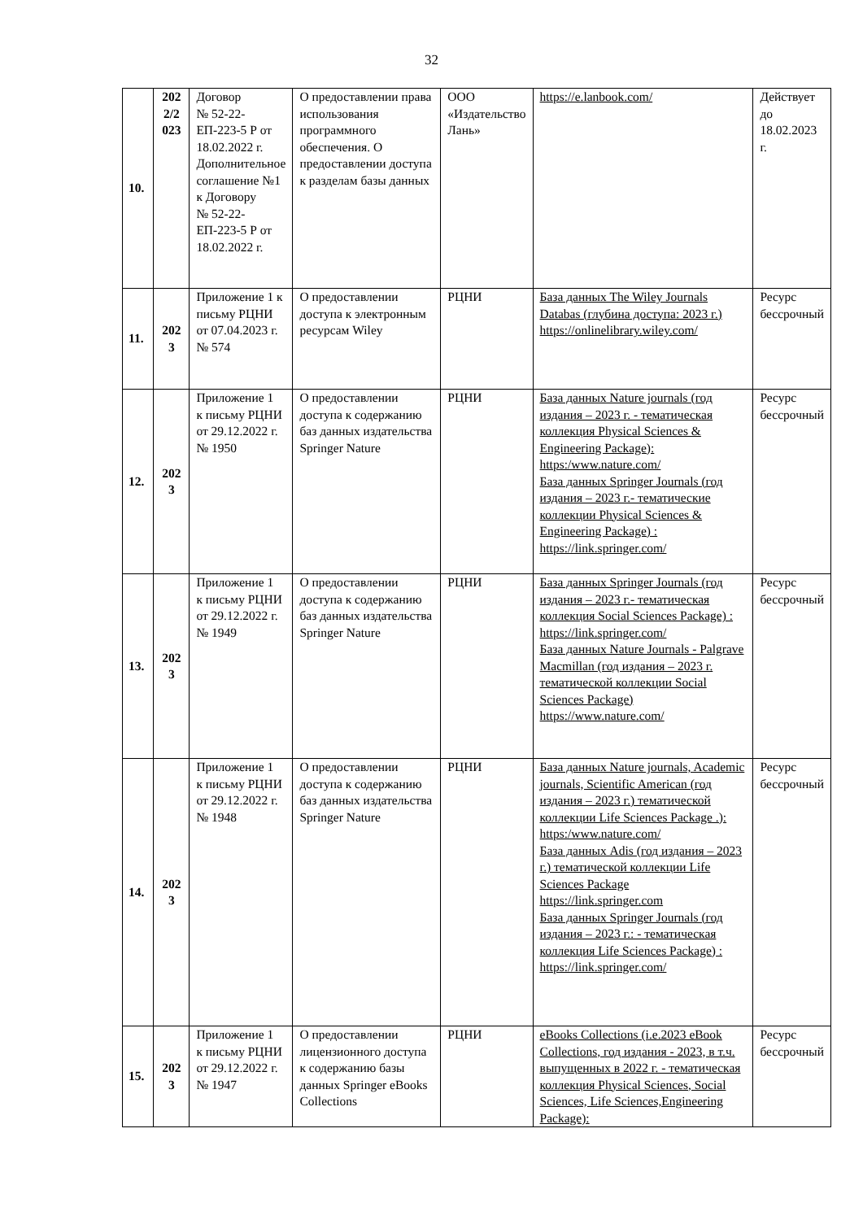32
| 10. | 202 2/2 023 | Договор № 52-22-ЕП-223-5 Р от 18.02.2022 г. Дополнительное соглашение №1 к Договору № 52-22-ЕП-223-5 Р от 18.02.2022 г. | О предоставлении права использования программного обеспечения. О предоставлении доступа к разделам базы данных | ООО «Издательство Лань» | https://e.lanbook.com/ | Действует до 18.02.2023 г. |
| 11. | 202 3 | Приложение 1 к письму РЦНИ от 07.04.2023 г. № 574 | О предоставлении доступа к электронным ресурсам Wiley | РЦНИ | База данных The Wiley Journals Databas (глубина доступа: 2023 г.) https://onlinelibrary.wiley.com/ | Ресурс бессрочный |
| 12. | 202 3 | Приложение 1 к письму РЦНИ от 29.12.2022 г. № 1950 | О предоставлении доступа к содержанию баз данных издательства Springer Nature | РЦНИ | База данных Nature journals (год издания – 2023 г. - тематическая коллекция Physical Sciences & Engineering Package): https:/www.nature.com/ База данных Springer Journals (год издания – 2023 г.- тематические коллекции Physical Sciences & Engineering Package) : https://link.springer.com/ | Ресурс бессрочный |
| 13. | 202 3 | Приложение 1 к письму РЦНИ от 29.12.2022 г. № 1949 | О предоставлении доступа к содержанию баз данных издательства Springer Nature | РЦНИ | База данных Springer Journals (год издания – 2023 г.- тематическая коллекция Social Sciences Package) : https://link.springer.com/ База данных Nature Journals - Palgrave Macmillan (год издания – 2023 г. тематической коллекции Social Sciences Package) https://www.nature.com/ | Ресурс бессрочный |
| 14. | 202 3 | Приложение 1 к письму РЦНИ от 29.12.2022 г. № 1948 | О предоставлении доступа к содержанию баз данных издательства Springer Nature | РЦНИ | База данных Nature journals, Academic journals, Scientific American (год издания – 2023 г.) тематической коллекции Life Sciences Package .): https:/www.nature.com/ База данных Adis (год издания – 2023 г.) тематической коллекции Life Sciences Package https://link.springer.com База данных Springer Journals (год издания – 2023 г.: - тематическая коллекция Life Sciences Package) : https://link.springer.com/ | Ресурс бессрочный |
| 15. | 202 3 | Приложение 1 к письму РЦНИ от 29.12.2022 г. № 1947 | О предоставлении лицензионного доступа к содержанию базы данных Springer eBooks Collections | РЦНИ | eBooks Collections (i.e.2023 eBook Collections, год издания - 2023, в т.ч. выпущенных в 2022 г. - тематическая коллекция Physical Sciences, Social Sciences, Life Sciences,Engineering Package): | Ресурс бессрочный |